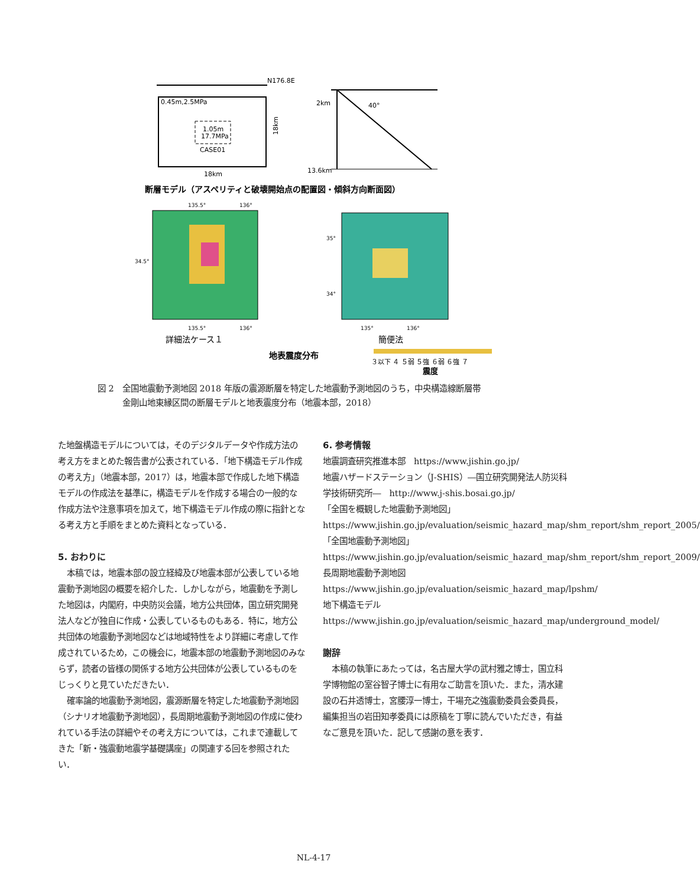N176.8E
0.45m,2.5MPa
1.05m
17.7MPa
CASE01
18km
18km
2km
40°
13.6km
断層モデル（アスペリティと破壊開始点の配置図・傾斜方向断面図）
135.5°
136°
34.5°
35°
34°
135.5°
136°
135°
136°
詳細法ケース１
簡便法
地表震度分布
３以下 ４ ５弱 ５強 ６弱 ６強 ７
震度
図 2　全国地震動予測地図 2018 年版の震源断層を特定した地震動予測地図のうち，中央構造線断層帯
　　　金剛山地東縁区間の断層モデルと地表震度分布（地震本部，2018）
た地盤構造モデルについては，そのデジタルデータや作成方法の考え方をまとめた報告書が公表されている．「地下構造モデル作成の考え方」（地震本部，2017）は，地震本部で作成した地下構造モデルの作成法を基準に，構造モデルを作成する場合の一般的な作成方法や注意事項を加えて，地下構造モデル作成の際に指針となる考え方と手順をまとめた資料となっている．
5. おわりに
本稿では，地震本部の設立経緯及び地震本部が公表している地震動予測地図の概要を紹介した．しかしながら，地震動を予測した地図は，内閣府，中央防災会議，地方公共団体，国立研究開発法人などが独自に作成・公表しているものもある．特に，地方公共団体の地震動予測地図などは地域特性をより詳細に考慮して作成されているため，この機会に，地震本部の地震動予測地図のみならず，読者の皆様の関係する地方公共団体が公表しているものをじっくりと見ていただきたい．
確率論的地震動予測地図，震源断層を特定した地震動予測地図（シナリオ地震動予測地図），長周期地震動予測地図の作成に使われている手法の詳細やその考え方については，これまで連載してきた「新・強震動地震学基礎講座」の関連する回を参照されたい．
6. 参考情報
地震調査研究推進本部　https://www.jishin.go.jp/
地震ハザードステーション（J-SHIS）―国立研究開発法人防災科学技術研究所―　http://www.j-shis.bosai.go.jp/
「全国を概観した地震動予測地図」 https://www.jishin.go.jp/evaluation/seismic_hazard_map/shm_report/shm_report_2005/
「全国地震動予測地図」 https://www.jishin.go.jp/evaluation/seismic_hazard_map/shm_report/shm_report_2009/
長周期地震動予測地図　https://www.jishin.go.jp/evaluation/seismic_hazard_map/lpshm/
地下構造モデル　https://www.jishin.go.jp/evaluation/seismic_hazard_map/underground_model/
謝辞
本稿の執筆にあたっては，名古屋大学の武村雅之博士，国立科学博物館の室谷智子博士に有用なご助言を頂いた．また，清水建設の石井透博士，宮腰淳一博士，干場充之強震動委員会委員長，編集担当の岩田知孝委員には原稿を丁寧に読んでいただき，有益なご意見を頂いた．記して感謝の意を表す．
NL-4-17